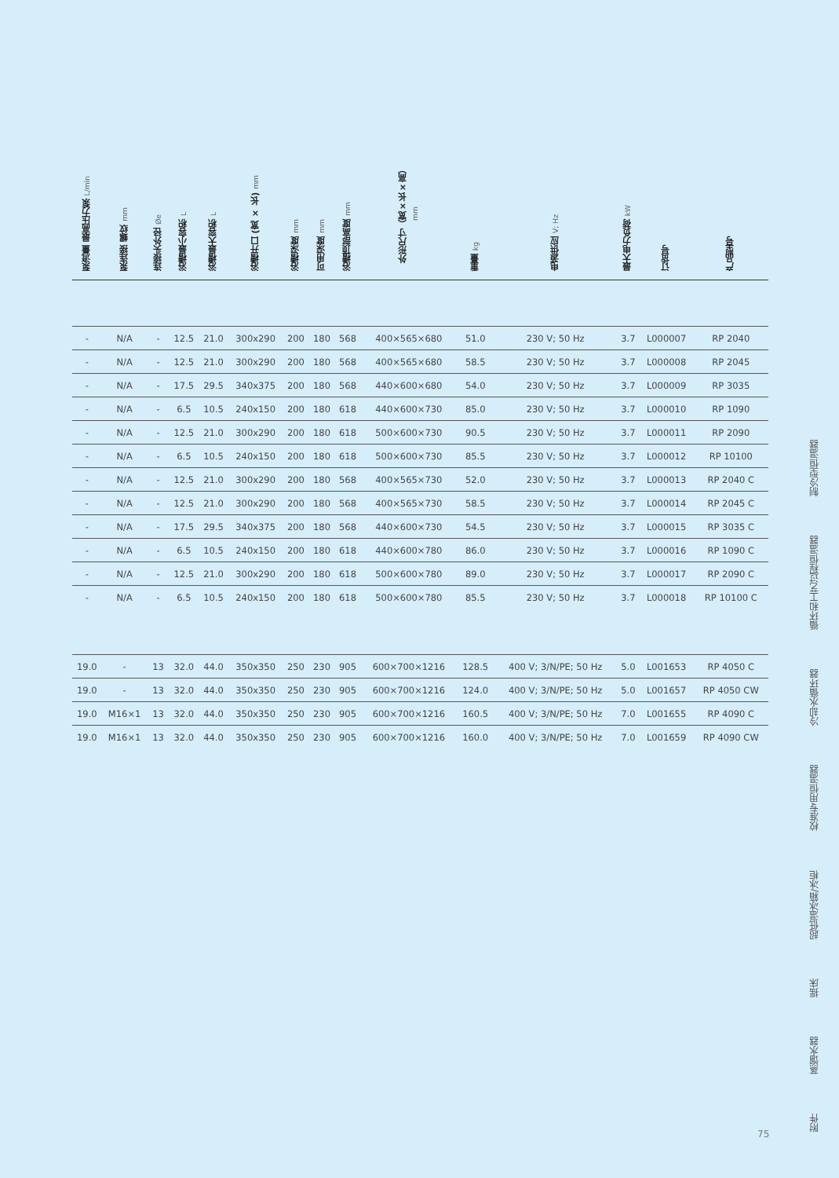| 泵流量 最高压力泵 L/min | 泵连接 螺纹 mm | 连接头外径 Øe | 浴槽最小容积 L | 浴槽最大容积 L | 浴槽开口 (宽 × 长) mm | 浴槽深度 mm | 可用深度 mm | 浴槽顶部高度 mm | 外形尺寸（宽×长×高） mm | 重量 kg | 电源供应 V; Hz | 最大电力负荷 kW | 订货号 | 产品型号 |
| --- | --- | --- | --- | --- | --- | --- | --- | --- | --- | --- | --- | --- | --- | --- |
| - | N/A | - | 12.5 | 21.0 | 300x290 | 200 | 180 | 568 | 400×565×680 | 51.0 | 230 V; 50 Hz | 3.7 | L000007 | RP 2040 |
| - | N/A | - | 12.5 | 21.0 | 300x290 | 200 | 180 | 568 | 400×565×680 | 58.5 | 230 V; 50 Hz | 3.7 | L000008 | RP 2045 |
| - | N/A | - | 17.5 | 29.5 | 340x375 | 200 | 180 | 568 | 440×600×680 | 54.0 | 230 V; 50 Hz | 3.7 | L000009 | RP 3035 |
| - | N/A | - | 6.5 | 10.5 | 240x150 | 200 | 180 | 618 | 440×600×730 | 85.0 | 230 V; 50 Hz | 3.7 | L000010 | RP 1090 |
| - | N/A | - | 12.5 | 21.0 | 300x290 | 200 | 180 | 618 | 500×600×730 | 90.5 | 230 V; 50 Hz | 3.7 | L000011 | RP 2090 |
| - | N/A | - | 6.5 | 10.5 | 240x150 | 200 | 180 | 618 | 500×600×730 | 85.5 | 230 V; 50 Hz | 3.7 | L000012 | RP 10100 |
| - | N/A | - | 12.5 | 21.0 | 300x290 | 200 | 180 | 568 | 400×565×730 | 52.0 | 230 V; 50 Hz | 3.7 | L000013 | RP 2040 C |
| - | N/A | - | 12.5 | 21.0 | 300x290 | 200 | 180 | 568 | 400×565×730 | 58.5 | 230 V; 50 Hz | 3.7 | L000014 | RP 2045 C |
| - | N/A | - | 17.5 | 29.5 | 340x375 | 200 | 180 | 568 | 440×600×730 | 54.5 | 230 V; 50 Hz | 3.7 | L000015 | RP 3035 C |
| - | N/A | - | 6.5 | 10.5 | 240x150 | 200 | 180 | 618 | 440×600×780 | 86.0 | 230 V; 50 Hz | 3.7 | L000016 | RP 1090 C |
| - | N/A | - | 12.5 | 21.0 | 300x290 | 200 | 180 | 618 | 500×600×780 | 89.0 | 230 V; 50 Hz | 3.7 | L000017 | RP 2090 C |
| - | N/A | - | 6.5 | 10.5 | 240x150 | 200 | 180 | 618 | 500×600×780 | 85.5 | 230 V; 50 Hz | 3.7 | L000018 | RP 10100 C |
| 19.0 | - | 13 | 32.0 | 44.0 | 350x350 | 250 | 230 | 905 | 600×700×1216 | 128.5 | 400 V; 3/N/PE; 50 Hz | 5.0 | L001653 | RP 4050 C |
| 19.0 | - | 13 | 32.0 | 44.0 | 350x350 | 250 | 230 | 905 | 600×700×1216 | 124.0 | 400 V; 3/N/PE; 50 Hz | 5.0 | L001657 | RP 4050 CW |
| 19.0 | M16×1 | 13 | 32.0 | 44.0 | 350x350 | 250 | 230 | 905 | 600×700×1216 | 160.5 | 400 V; 3/N/PE; 50 Hz | 7.0 | L001655 | RP 4090 C |
| 19.0 | M16×1 | 13 | 32.0 | 44.0 | 350x350 | 250 | 230 | 905 | 600×700×1216 | 160.0 | 400 V; 3/N/PE; 50 Hz | 7.0 | L001659 | RP 4090 CW |
制冷型恒温器
循环和工艺过程恒温器
冷却水循环器
校准专用恒温器
超低温冰箱/冰柜
摇床
蒸馏水器
附件
75